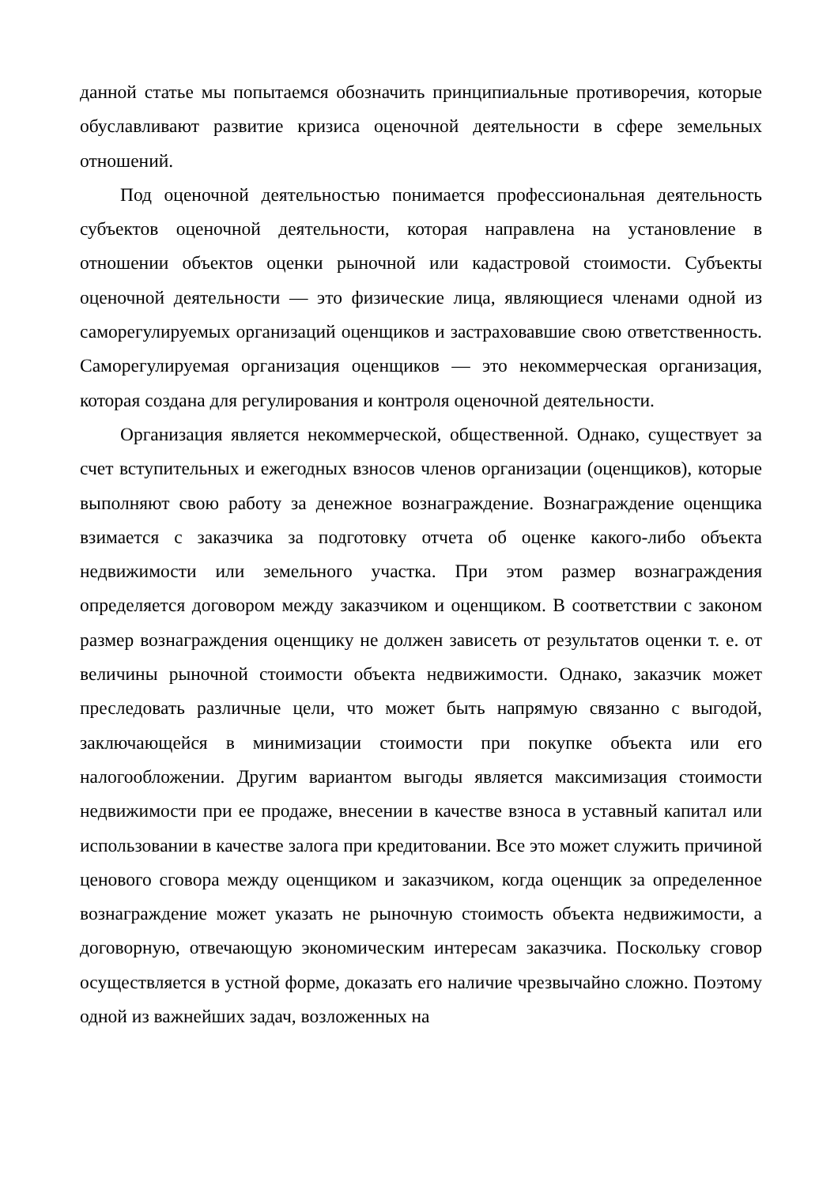данной статье мы попытаемся обозначить принципиальные противоречия, которые обуславливают развитие кризиса оценочной деятельности в сфере земельных отношений.
Под оценочной деятельностью понимается профессиональная деятельность субъектов оценочной деятельности, которая направлена на установление в отношении объектов оценки рыночной или кадастровой стоимости. Субъекты оценочной деятельности — это физические лица, являющиеся членами одной из саморегулируемых организаций оценщиков и застраховавшие свою ответственность. Саморегулируемая организация оценщиков — это некоммерческая организация, которая создана для регулирования и контроля оценочной деятельности.
Организация является некоммерческой, общественной. Однако, существует за счет вступительных и ежегодных взносов членов организации (оценщиков), которые выполняют свою работу за денежное вознаграждение. Вознаграждение оценщика взимается с заказчика за подготовку отчета об оценке какого-либо объекта недвижимости или земельного участка. При этом размер вознаграждения определяется договором между заказчиком и оценщиком. В соответствии с законом размер вознаграждения оценщику не должен зависеть от результатов оценки т. е. от величины рыночной стоимости объекта недвижимости. Однако, заказчик может преследовать различные цели, что может быть напрямую связанно с выгодой, заключающейся в минимизации стоимости при покупке объекта или его налогообложении. Другим вариантом выгоды является максимизация стоимости недвижимости при ее продаже, внесении в качестве взноса в уставный капитал или использовании в качестве залога при кредитовании. Все это может служить причиной ценового сговора между оценщиком и заказчиком, когда оценщик за определенное вознаграждение может указать не рыночную стоимость объекта недвижимости, а договорную, отвечающую экономическим интересам заказчика. Поскольку сговор осуществляется в устной форме, доказать его наличие чрезвычайно сложно. Поэтому одной из важнейших задач, возложенных на